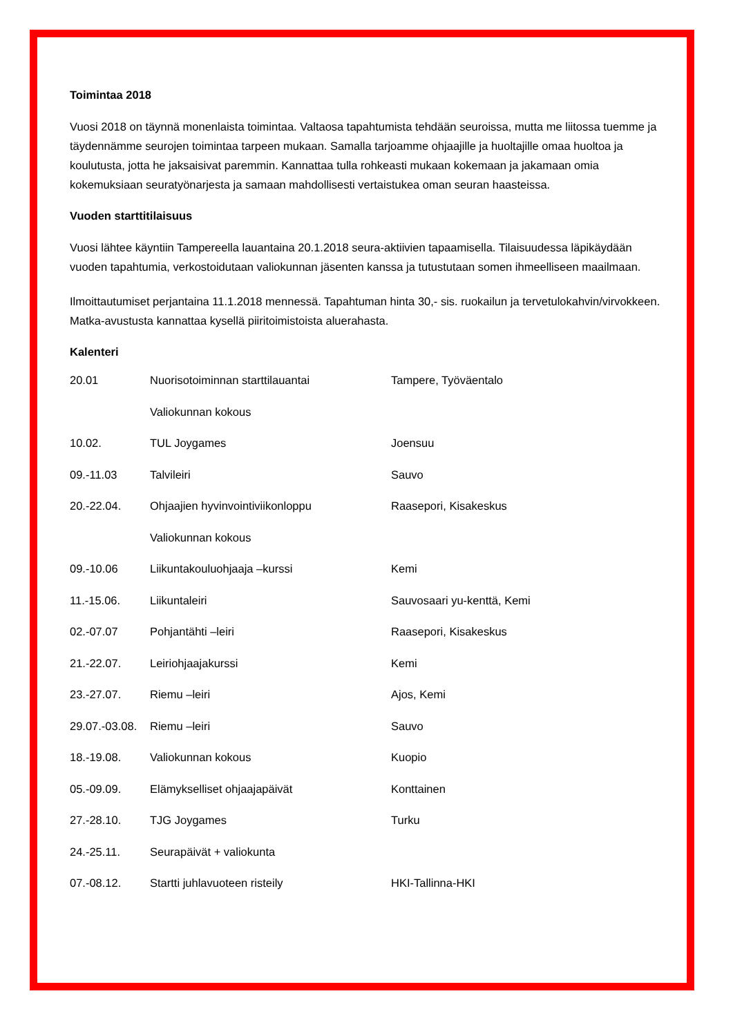Toimintaa 2018
Vuosi 2018 on täynnä monenlaista toimintaa. Valtaosa tapahtumista tehdään seuroissa, mutta me liitossa tuemme ja täydennämme seurojen toimintaa tarpeen mukaan. Samalla tarjoamme ohjaajille ja huoltajille omaa huoltoa ja koulutusta, jotta he jaksaisivat paremmin. Kannattaa tulla rohkeasti mukaan kokemaan ja jakamaan omia kokemuksiaan seuratyönarjesta ja samaan mahdollisesti vertaistukea oman seuran haasteissa.
Vuoden starttitilaisuus
Vuosi lähtee käyntiin Tampereella lauantaina 20.1.2018 seura-aktiivien tapaamisella. Tilaisuudessa läpikäydään vuoden tapahtumia, verkostoidutaan valiokunnan jäsenten kanssa ja tutustutaan somen ihmeelliseen maailmaan.
Ilmoittautumiset perjantaina 11.1.2018 mennessä. Tapahtuman hinta 30,- sis. ruokailun ja tervetulokahvin/virvokkeen. Matka-avustusta kannattaa kysellä piiritoimistoista aluerahasta.
Kalenteri
| 20.01 | Nuorisotoiminnan starttilauantai | Tampere, Työväentalo |
| | Valiokunnan kokous | |
| 10.02. | TUL Joygames | Joensuu |
| 09.-11.03 | Talvileiri | Sauvo |
| 20.-22.04. | Ohjaajien hyvinvointiviikonloppu | Raasepori, Kisakeskus |
| | Valiokunnan kokous | |
| 09.-10.06 | Liikuntakouluohjaaja –kurssi | Kemi |
| 11.-15.06. | Liikuntaleiri | Sauvosaari yu-kenttä, Kemi |
| 02.-07.07 | Pohjantähti –leiri | Raasepori, Kisakeskus |
| 21.-22.07. | Leiriohjaajakurssi | Kemi |
| 23.-27.07. | Riemu –leiri | Ajos, Kemi |
| 29.07.-03.08. | Riemu –leiri | Sauvo |
| 18.-19.08. | Valiokunnan kokous | Kuopio |
| 05.-09.09. | Elämykselliset ohjaajapäivät | Konttainen |
| 27.-28.10. | TJG Joygames | Turku |
| 24.-25.11. | Seurapäivät + valiokunta | |
| 07.-08.12. | Startti juhlavuoteen risteily | HKI-Tallinna-HKI |